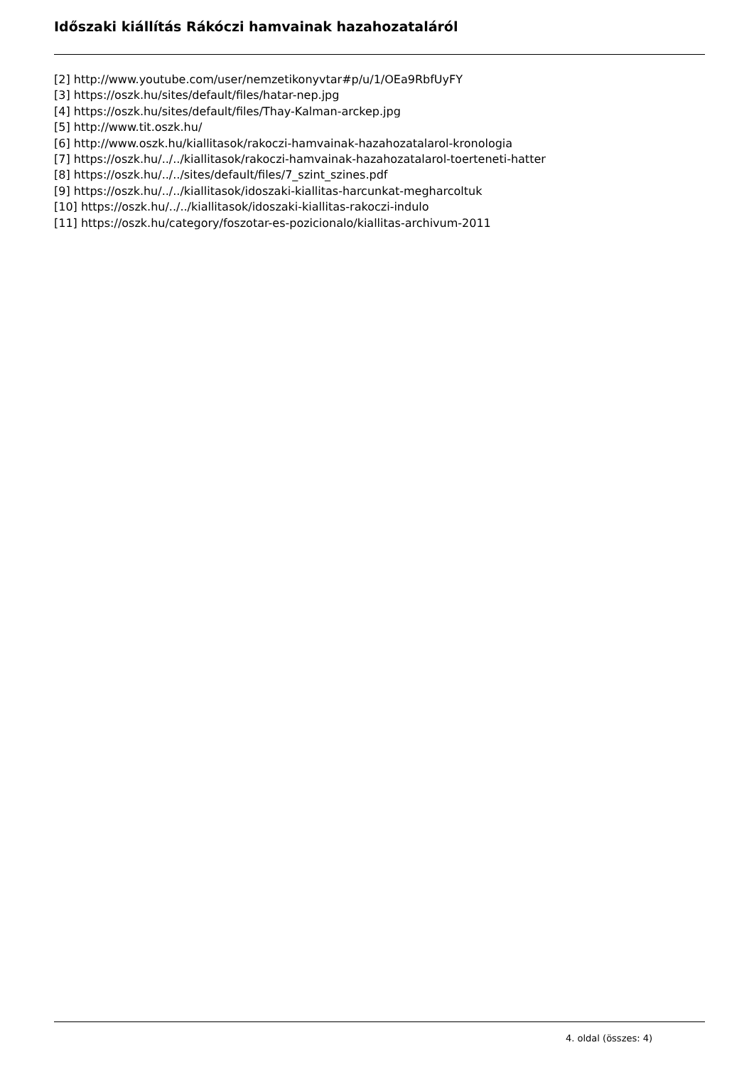Időszaki kiállítás Rákóczi hamvainak hazahozataláról
[2] http://www.youtube.com/user/nemzetikonyvtar#p/u/1/OEa9RbfUyFY
[3] https://oszk.hu/sites/default/files/hatar-nep.jpg
[4] https://oszk.hu/sites/default/files/Thay-Kalman-arckep.jpg
[5] http://www.tit.oszk.hu/
[6] http://www.oszk.hu/kiallitasok/rakoczi-hamvainak-hazahozatalarol-kronologia
[7] https://oszk.hu/../../kiallitasok/rakoczi-hamvainak-hazahozatalarol-toerteneti-hatter
[8] https://oszk.hu/../../sites/default/files/7_szint_szines.pdf
[9] https://oszk.hu/../../kiallitasok/idoszaki-kiallitas-harcunkat-megharcoltuk
[10] https://oszk.hu/../../kiallitasok/idoszaki-kiallitas-rakoczi-indulo
[11] https://oszk.hu/category/foszotar-es-pozicionalo/kiallitas-archivum-2011
4. oldal (összes: 4)